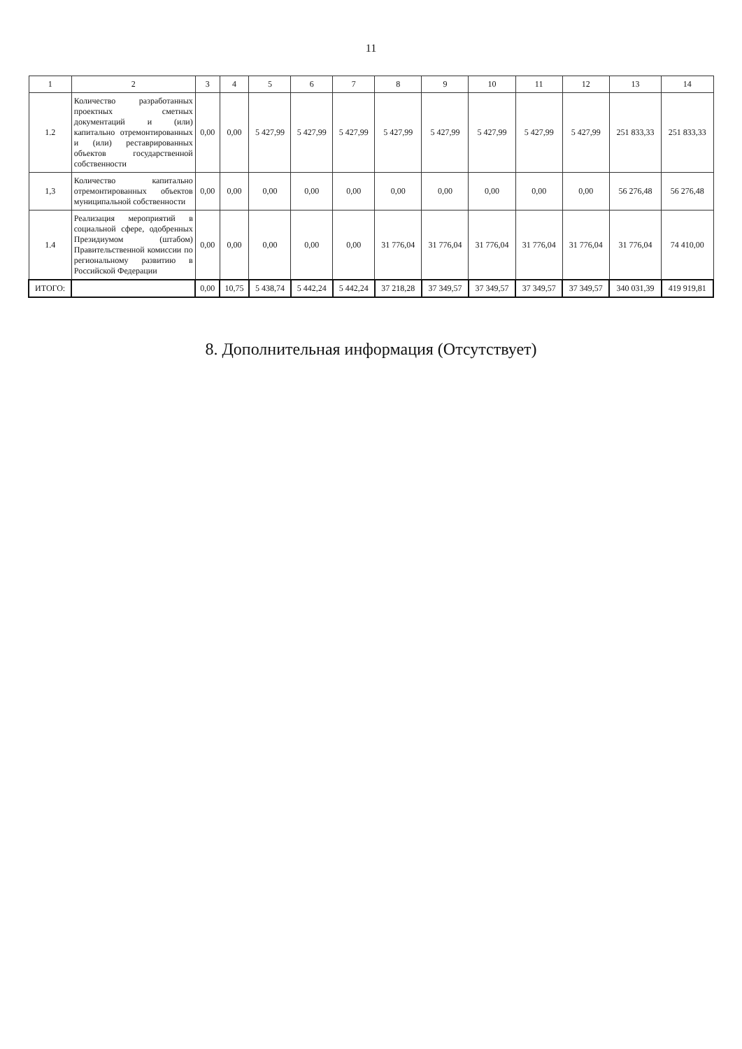11
| 1 | 2 | 3 | 4 | 5 | 6 | 7 | 8 | 9 | 10 | 11 | 12 | 13 | 14 |
| --- | --- | --- | --- | --- | --- | --- | --- | --- | --- | --- | --- | --- | --- |
| 1.2 | Количество разработанных проектных сметных документаций и (или) капитально отремонтированных и (или) реставрированных объектов государственной собственности | 0,00 | 0,00 | 5 427,99 | 5 427,99 | 5 427,99 | 5 427,99 | 5 427,99 | 5 427,99 | 5 427,99 | 5 427,99 | 251 833,33 | 251 833,33 |
| 1,3 | Количество капитально отремонтированных объектов муниципальной собственности | 0,00 | 0,00 | 0,00 | 0,00 | 0,00 | 0,00 | 0,00 | 0,00 | 0,00 | 0,00 | 56 276,48 | 56 276,48 |
| 1.4 | Реализация мероприятий в социальной сфере, одобренных Президиумом (штабом) Правительственной комиссии по региональному развитию в Российской Федерации | 0,00 | 0,00 | 0,00 | 0,00 | 0,00 | 31 776,04 | 31 776,04 | 31 776,04 | 31 776,04 | 31 776,04 | 31 776,04 | 74 410,00 |
| ИТОГО: | | 0,00 | 10,75 | 5 438,74 | 5 442,24 | 5 442,24 | 37 218,28 | 37 349,57 | 37 349,57 | 37 349,57 | 37 349,57 | 340 031,39 | 419 919,81 |
8. Дополнительная информация (Отсутствует)